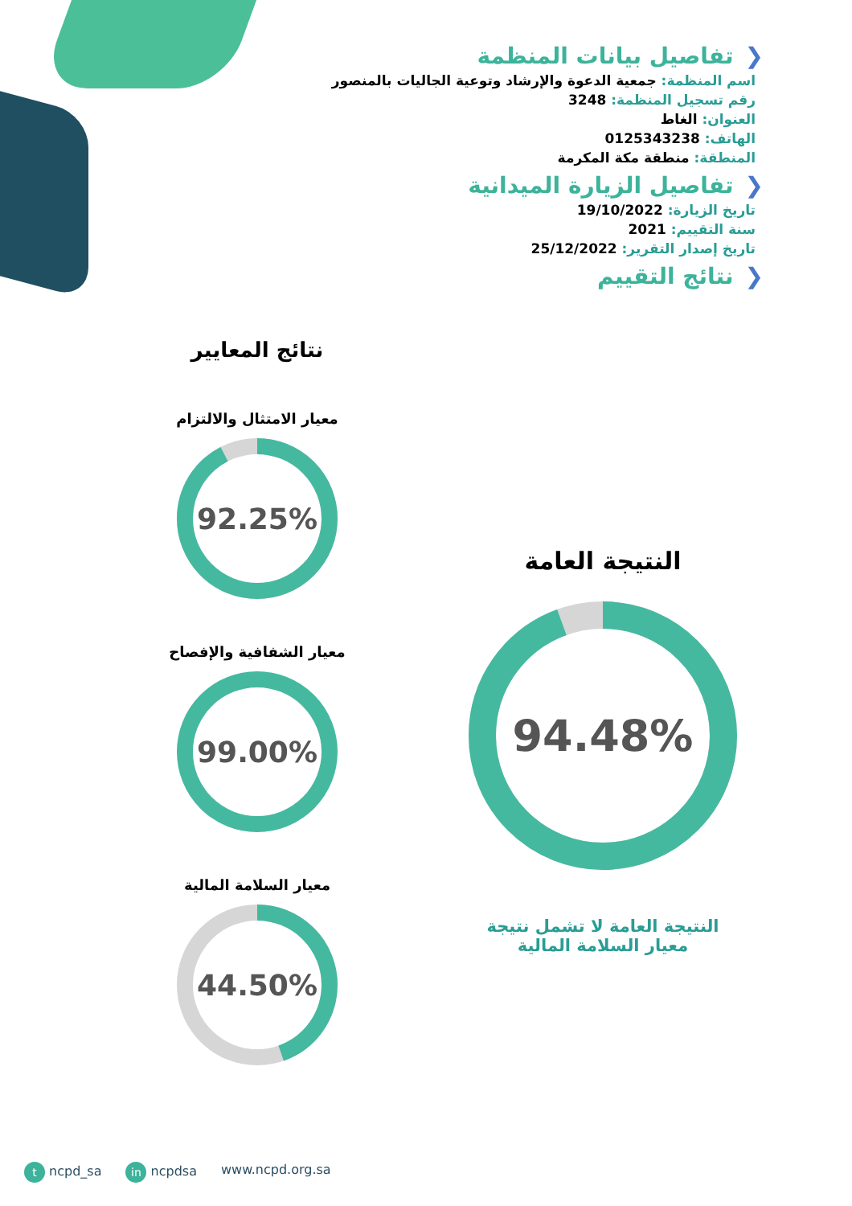❮تفاصيل بيانات المنظمة
اسم المنظمة: جمعية الدعوة والإرشاد وتوعية الجاليات بالمنصور
رقم تسجيل المنظمة: 3248
العنوان: الغاط
الهاتف: 0125343238
المنطقة: منطقة مكة المكرمة
❮تفاصيل الزيارة الميدانية
تاريخ الزيارة: 19/10/2022
سنة التقييم: 2021
تاريخ إصدار التقرير: 25/12/2022
❮نتائج التقييم
نتائج المعايير
معيار الامتثال والالتزام
92.25%
معيار الشفافية والإفصاح
99.00%
معيار السلامة المالية
44.50%
النتيجة العامة
94.48%
النتيجة العامة لا تشمل نتيجة
معيار السلامة المالية
t ncpd_sa in ncpdsa www.ncpd.org.sa